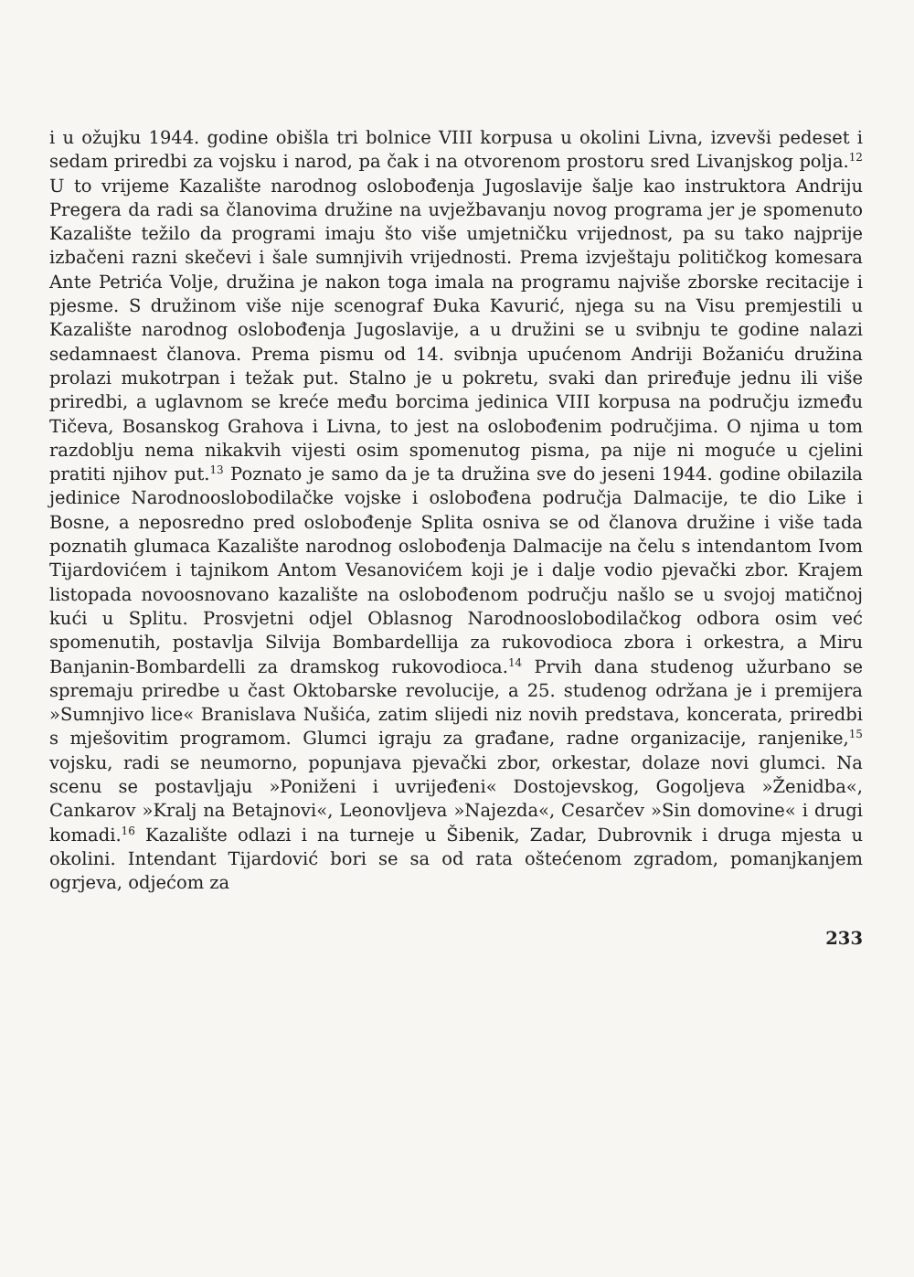i u ožujku 1944. godine obišla tri bolnice VIII korpusa u okolini Livna, izvevši pedeset i sedam priredbi za vojsku i narod, pa čak i na otvorenom prostoru sred Livanjskog polja.<sup>12</sup> U to vrijeme Kazalište narodnog oslobođenja Jugoslavije šalje kao instruktora Andriju Pregera da radi sa članovima družine na uvježbavanju novog programa jer je spomenuto Kazalište težilo da programi imaju što više umjetničku vrijednost, pa su tako najprije izbačeni razni skečevi i šale sumnjivih vrijednosti. Prema izvještaju političkog komesara Ante Petrića Volje, družina je nakon toga imala na programu najviše zborske recitacije i pjesme. S družinom više nije scenograf Đuka Kavurić, njega su na Visu premjestili u Kazalište narodnog oslobođenja Jugoslavije, a u družini se u svibnju te godine nalazi sedamnaest članova. Prema pismu od 14. svibnja upućenom Andriji Božaniću družina prolazi mukotrpan i težak put. Stalno je u pokretu, svaki dan priređuje jednu ili više priredbi, a uglavnom se kreće među borcima jedinica VIII korpusa na području između Tičeva, Bosanskog Grahova i Livna, to jest na oslobođenim područjima. O njima u tom razdoblju nema nikakvih vijesti osim spomenutog pisma, pa nije ni moguće u cjelini pratiti njihov put.<sup>13</sup> Poznato je samo da je ta družina sve do jeseni 1944. godine obilazila jedinice Narodnooslobodilačke vojske i oslobođena područja Dalmacije, te dio Like i Bosne, a neposredno pred oslobođenje Splita osniva se od članova družine i više tada poznatih glumaca Kazalište narodnog oslobođenja Dalmacije na čelu s intendantom Ivom Tijardovićem i tajnikom Antom Vesanovićem koji je i dalje vodio pjevački zbor. Krajem listopada novoosnovano kazalište na oslobođenom području našlo se u svojoj matičnoj kući u Splitu. Prosvjetni odjel Oblasnog Narodnooslobodilačkog odbora osim već spomenutih, postavlja Silvija Bombardellija za rukovodioca zbora i orkestra, a Miru Banjanin-Bombardelli za dramskog rukovodioca.<sup>14</sup> Prvih dana studenog užurbano se spremaju priredbe u čast Oktobarske revolucije, a 25. studenog održana je i premijera »Sumnjivo lice« Branislava Nušića, zatim slijedi niz novih predstava, koncerata, priredbi s mješovitim programom. Glumci igraju za građane, radne organizacije, ranjenike,<sup>15</sup> vojsku, radi se neumorno, popunjava pjevački zbor, orkestar, dolaze novi glumci. Na scenu se postavljaju »Poniženi i uvrijeđeni« Dostojevskog, Gogoljeva »Ženidba«, Cankarov »Kralj na Betajnovi«, Leonovljeva »Najezda«, Cesarčev »Sin domovine« i drugi komadi.<sup>16</sup> Kazalište odlazi i na turneje u Šibenik, Zadar, Dubrovnik i druga mjesta u okolini. Intendant Tijardović bori se sa od rata oštećenom zgradom, pomanjkanjem ogrjeva, odjećom za
233